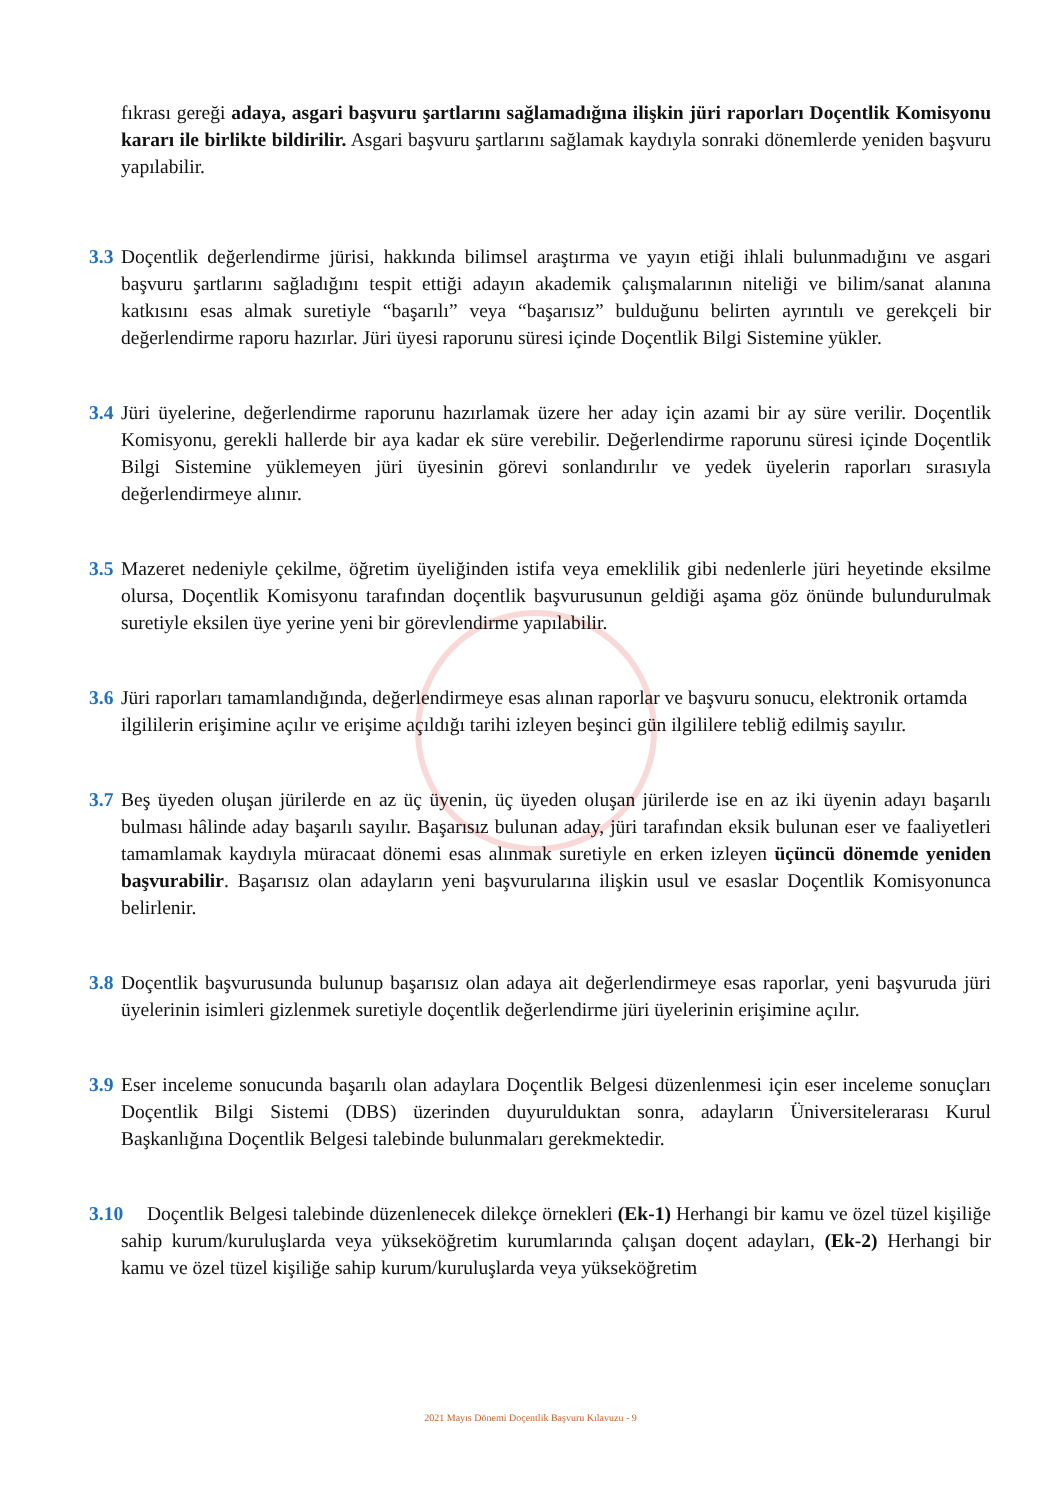fıkrası gereği adaya, asgari başvuru şartlarını sağlamadığına ilişkin jüri raporları Doçentlik Komisyonu kararı ile birlikte bildirilir. Asgari başvuru şartlarını sağlamak kaydıyla sonraki dönemlerde yeniden başvuru yapılabilir.
3.3 Doçentlik değerlendirme jürisi, hakkında bilimsel araştırma ve yayın etiği ihlali bulunmadığını ve asgari başvuru şartlarını sağladığını tespit ettiği adayın akademik çalışmalarının niteliği ve bilim/sanat alanına katkısını esas almak suretiyle “başarılı” veya “başarısız” bulduğunu belirten ayrıntılı ve gerekçeli bir değerlendirme raporu hazırlar. Jüri üyesi raporunu süresi içinde Doçentlik Bilgi Sistemine yükler.
3.4 Jüri üyelerine, değerlendirme raporunu hazırlamak üzere her aday için azami bir ay süre verilir. Doçentlik Komisyonu, gerekli hallerde bir aya kadar ek süre verebilir. Değerlendirme raporunu süresi içinde Doçentlik Bilgi Sistemine yüklemeyen jüri üyesinin görevi sonlandırılır ve yedek üyelerin raporları sırasıyla değerlendirmeye alınır.
3.5 Mazeret nedeniyle çekilme, öğretim üyeliğinden istifa veya emeklilik gibi nedenlerle jüri heyetinde eksilme olursa, Doçentlik Komisyonu tarafından doçentlik başvurusunun geldiği aşama göz önünde bulundurulmak suretiyle eksilen üye yerine yeni bir görevlendirme yapılabilir.
3.6 Jüri raporları tamamlandığında, değerlendirmeye esas alınan raporlar ve başvuru sonucu, elektronik ortamda ilgililerin erişimine açılır ve erişime açıldığı tarihi izleyen beşinci gün ilgililere tebliğ edilmiş sayılır.
3.7 Beş üyeden oluşan jürilerde en az üç üyenin, üç üyeden oluşan jürilerde ise en az iki üyenin adayı başarılı bulması hâlinde aday başarılı sayılır. Başarısız bulunan aday, jüri tarafından eksik bulunan eser ve faaliyetleri tamamlamak kaydıyla müracaat dönemi esas alınmak suretiyle en erken izleyen üçüncü dönemde yeniden başvurabilir. Başarısız olan adayların yeni başvurularına ilişkin usul ve esaslar Doçentlik Komisyonunca belirlenir.
3.8 Doçentlik başvurusunda bulunup başarısız olan adaya ait değerlendirmeye esas raporlar, yeni başvuruda jüri üyelerinin isimleri gizlenmek suretiyle doçentlik değerlendirme jüri üyelerinin erişimine açılır.
3.9 Eser inceleme sonucunda başarılı olan adaylara Doçentlik Belgesi düzenlenmesi için eser inceleme sonuçları Doçentlik Bilgi Sistemi (DBS) üzerinden duyurulduktan sonra, adayların Üniversitelerarası Kurul Başkanlığına Doçentlik Belgesi talebinde bulunmaları gerekmektedir.
3.10 Doçentlik Belgesi talebinde düzenlenecek dilekçe örnekleri (Ek-1) Herhangi bir kamu ve özel tüzel kişiliğe sahip kurum/kuruluşlarda veya yükseköğretim kurumlarında çalışan doçent adayları, (Ek-2) Herhangi bir kamu ve özel tüzel kişiliğe sahip kurum/kuruluşlarda veya yükseköğretim
2021 Mayıs Dönemi Doçentlik Başvuru Kılavuzu - 9